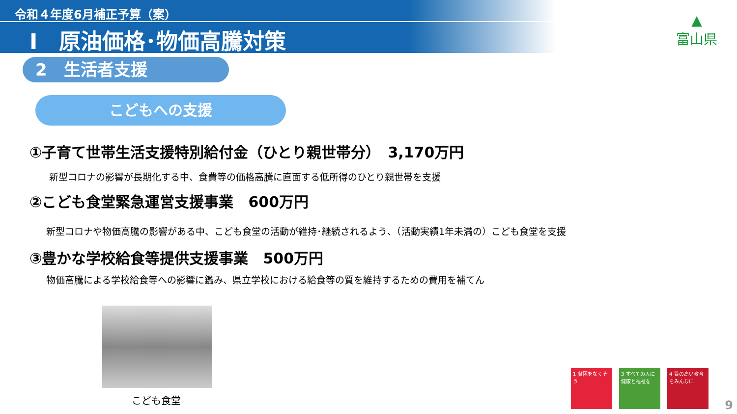令和４年度6月補正予算（案）
Ⅰ　原油価格･物価高騰対策
▲
富山県
2　生活者支援
こどもへの支援
①子育て世帯生活支援特別給付金（ひとり親世帯分）　3,170万円
新型コロナの影響が長期化する中、食費等の価格高騰に直面する低所得のひとり親世帯を支援
②こども食堂緊急運営支援事業　600万円
新型コロナや物価高騰の影響がある中、こども食堂の活動が維持･継続されるよう、（活動実績1年未満の）こども食堂を支援
③豊かな学校給食等提供支援事業　500万円
物価高騰による学校給食等への影響に鑑み、県立学校における給食等の質を維持するための費用を補てん
こども食堂
1 貧困をなくそう 3 すべての人に健康と福祉を
4 質の高い教育をみんなに
9